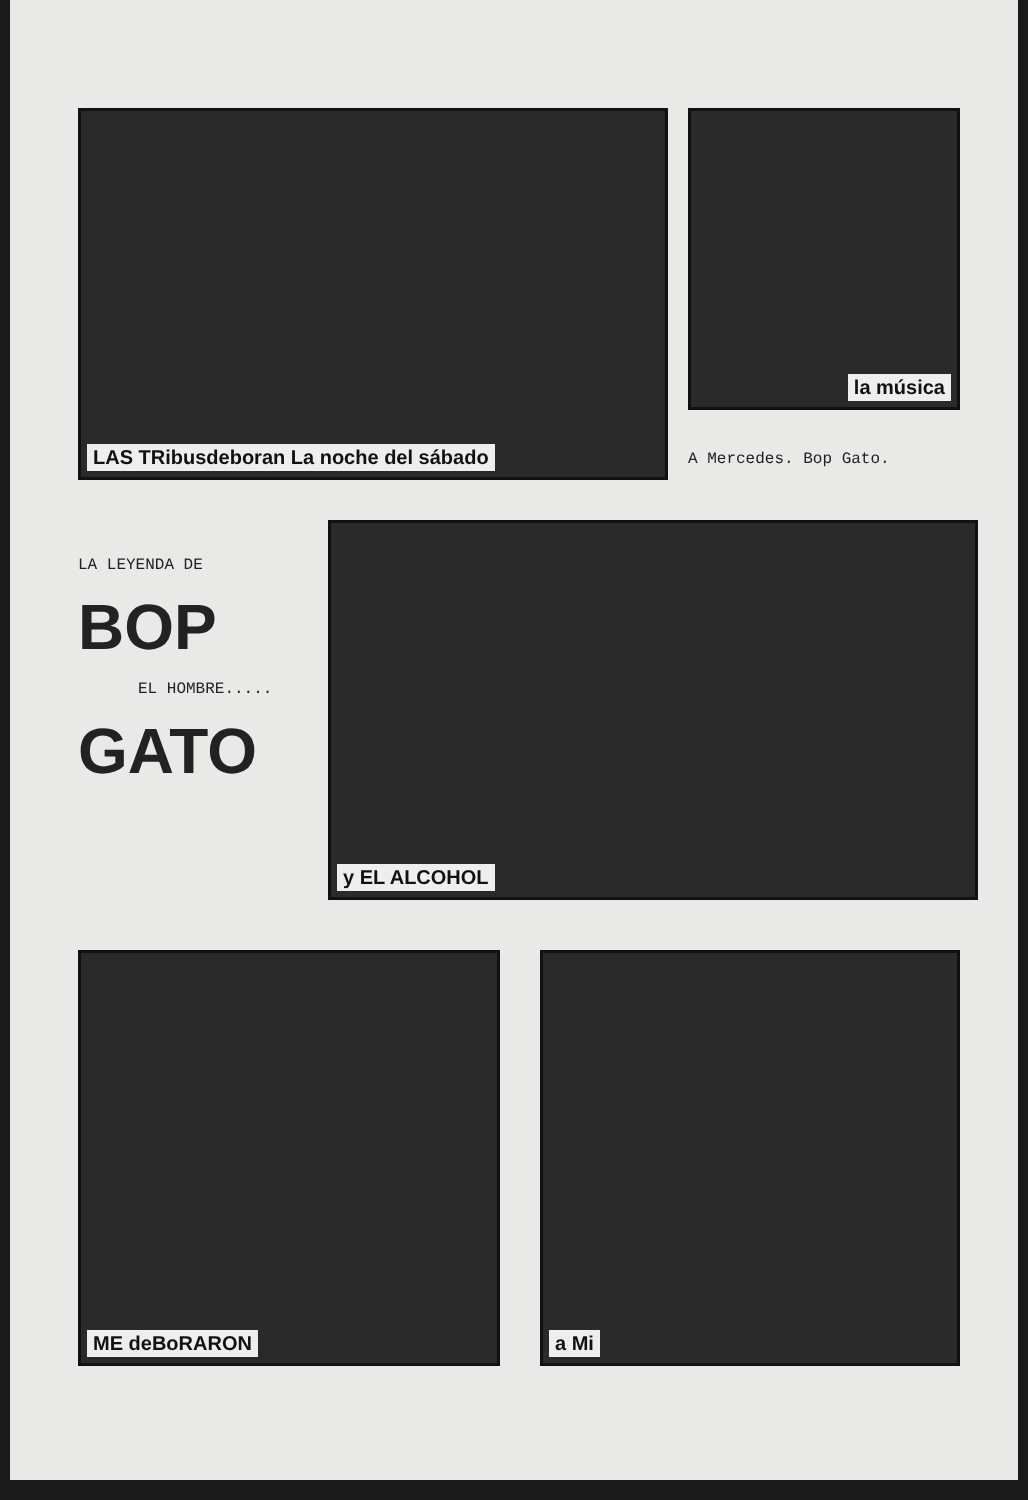LAS TRibusdeboran La noche del sábado
la música
A Mercedes. Bop Gato.
LA LEYENDA DE
BOP
EL HOMBRE.....
GATO
y EL ALCOHOL
ME deBoRARON a Mi